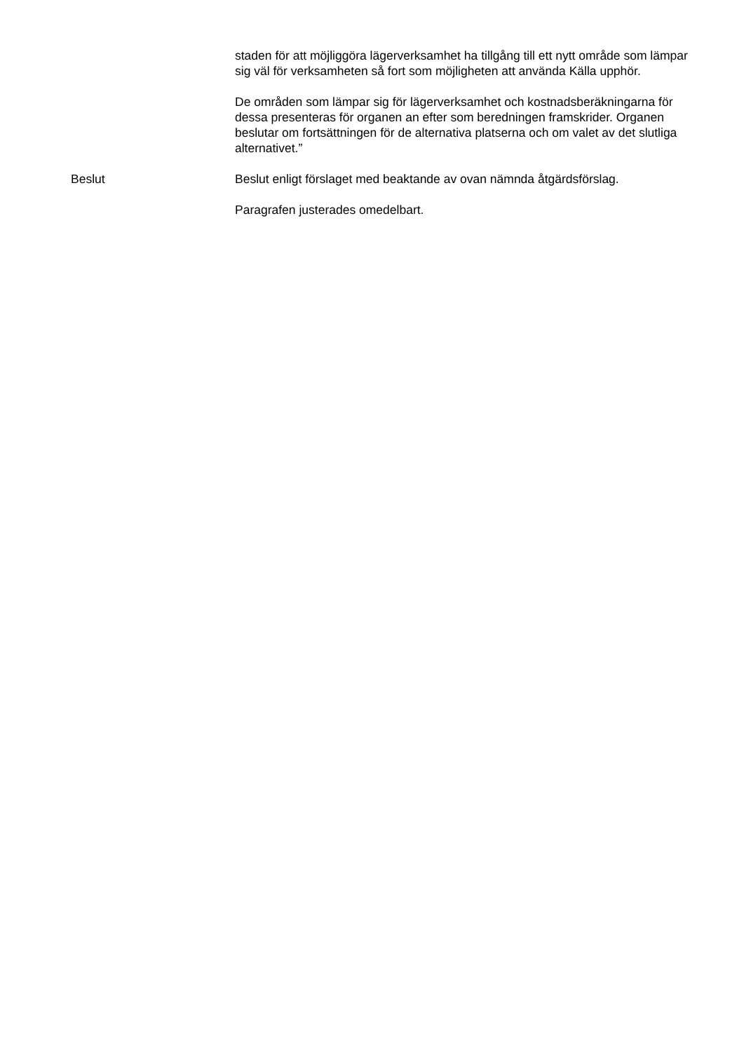staden för att möjliggöra lägerverksamhet ha tillgång till ett nytt område som lämpar sig väl för verksamheten så fort som möjligheten att använda Källa upphör.
De områden som lämpar sig för lägerverksamhet och kostnadsberäkningarna för dessa presenteras för organen an efter som beredningen framskrider. Organen beslutar om fortsättningen för de alternativa platserna och om valet av det slutliga alternativet.”
Beslut Beslut enligt förslaget med beaktande av ovan nämnda åtgärdsförslag.
Paragrafen justerades omedelbart.